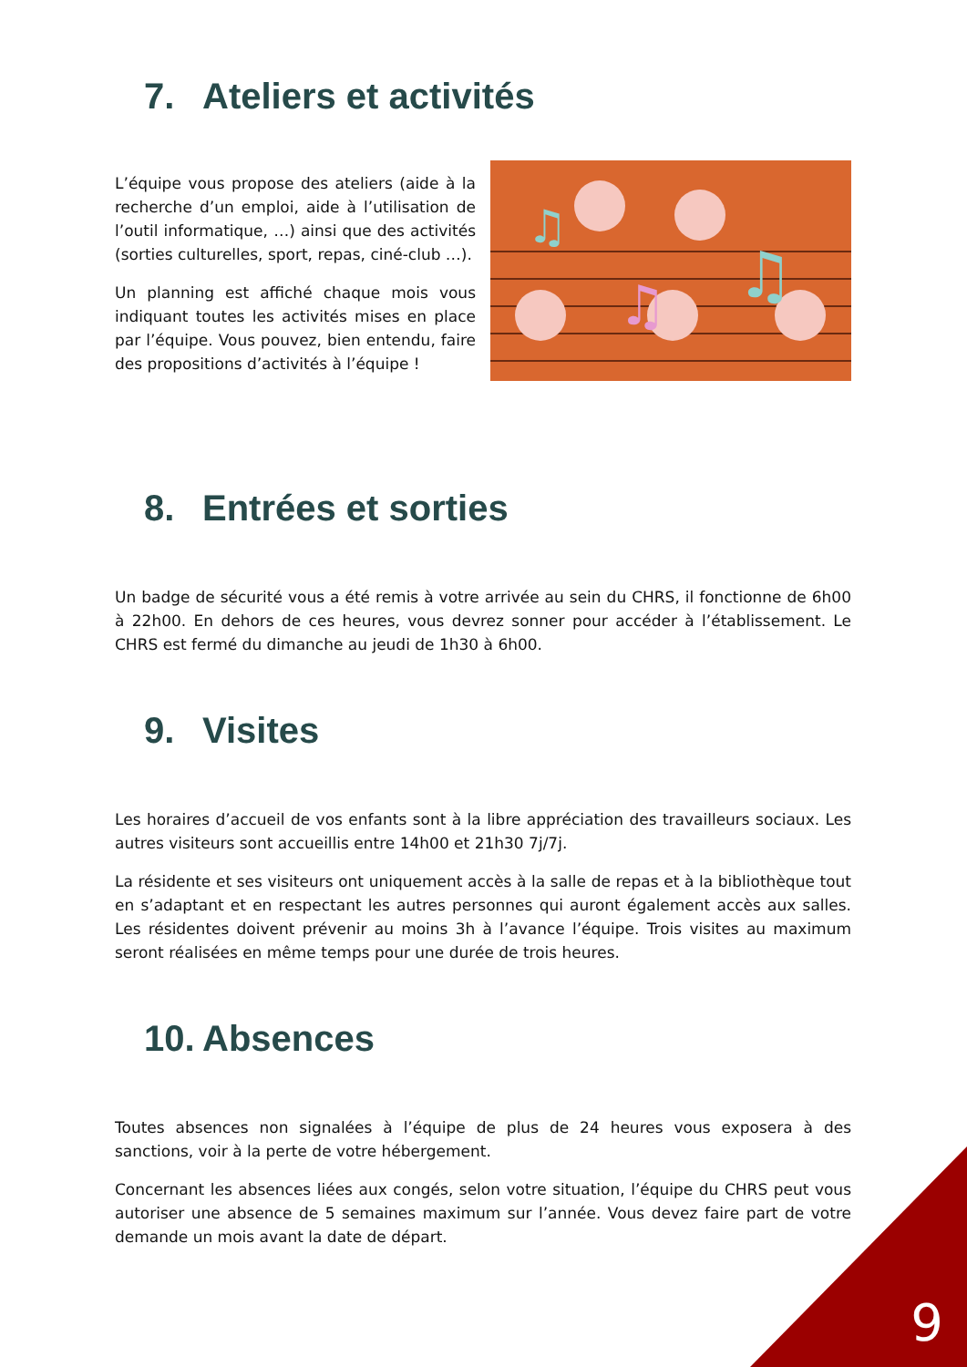7. Ateliers et activités
L’équipe vous propose des ateliers (aide à la recherche d’un emploi, aide à l’utilisation de l’outil informatique, …) ainsi que des activités (sorties culturelles, sport, repas, ciné-club …).
Un planning est affiché chaque mois vous indiquant toutes les activités mises en place par l’équipe. Vous pouvez, bien entendu, faire des propositions d’activités à l’équipe !
♫
♫
♫
8. Entrées et sorties
Un badge de sécurité vous a été remis à votre arrivée au sein du CHRS, il fonctionne de 6h00 à 22h00. En dehors de ces heures, vous devrez sonner pour accéder à l’établissement. Le CHRS est fermé du dimanche au jeudi de 1h30 à 6h00.
9. Visites
Les horaires d’accueil de vos enfants sont à la libre appréciation des travailleurs sociaux. Les autres visiteurs sont accueillis entre 14h00 et 21h30 7j/7j.
La résidente et ses visiteurs ont uniquement accès à la salle de repas et à la bibliothèque tout en s’adaptant et en respectant les autres personnes qui auront également accès aux salles. Les résidentes doivent prévenir au moins 3h à l’avance l’équipe. Trois visites au maximum seront réalisées en même temps pour une durée de trois heures.
10. Absences
Toutes absences non signalées à l’équipe de plus de 24 heures vous exposera à des sanctions, voir à la perte de votre hébergement.
Concernant les absences liées aux congés, selon votre situation, l’équipe du CHRS peut vous autoriser une absence de 5 semaines maximum sur l’année. Vous devez faire part de votre demande un mois avant la date de départ.
9